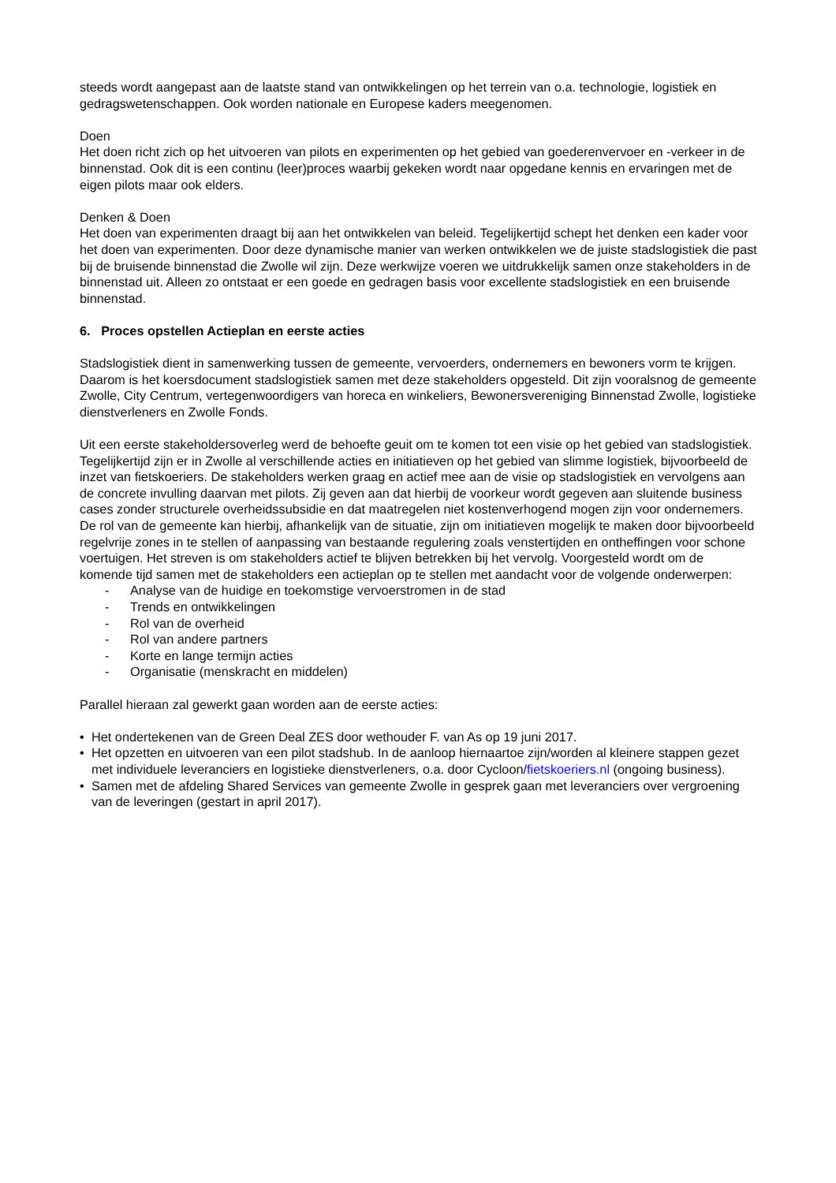steeds wordt aangepast aan de laatste stand van ontwikkelingen op het terrein van o.a. technologie, logistiek en gedragswetenschappen. Ook worden nationale en Europese kaders meegenomen.
Doen
Het doen richt zich op het uitvoeren van pilots en experimenten op het gebied van goederenvervoer en -verkeer in de binnenstad. Ook dit is een continu (leer)proces waarbij gekeken wordt naar opgedane kennis en ervaringen met de eigen pilots maar ook elders.
Denken & Doen
Het doen van experimenten draagt bij aan het ontwikkelen van beleid. Tegelijkertijd schept het denken een kader voor het doen van experimenten. Door deze dynamische manier van werken ontwikkelen we de juiste stadslogistiek die past bij de bruisende binnenstad die Zwolle wil zijn. Deze werkwijze voeren we uitdrukkelijk samen onze stakeholders in de binnenstad uit. Alleen zo ontstaat er een goede en gedragen basis voor excellente stadslogistiek en een bruisende binnenstad.
6. Proces opstellen Actieplan en eerste acties
Stadslogistiek dient in samenwerking tussen de gemeente, vervoerders, ondernemers en bewoners vorm te krijgen. Daarom is het koersdocument stadslogistiek samen met deze stakeholders opgesteld. Dit zijn vooralsnog de gemeente Zwolle, City Centrum, vertegenwoordigers van horeca en winkeliers, Bewonersvereniging Binnenstad Zwolle, logistieke dienstverleners en Zwolle Fonds.
Uit een eerste stakeholdersoverleg werd de behoefte geuit om te komen tot een visie op het gebied van stadslogistiek. Tegelijkertijd zijn er in Zwolle al verschillende acties en initiatieven op het gebied van slimme logistiek, bijvoorbeeld de inzet van fietskoeriers. De stakeholders werken graag en actief mee aan de visie op stadslogistiek en vervolgens aan de concrete invulling daarvan met pilots. Zij geven aan dat hierbij de voorkeur wordt gegeven aan sluitende business cases zonder structurele overheidssubsidie en dat maatregelen niet kostenverhogend mogen zijn voor ondernemers. De rol van de gemeente kan hierbij, afhankelijk van de situatie, zijn om initiatieven mogelijk te maken door bijvoorbeeld regelvrije zones in te stellen of aanpassing van bestaande regulering zoals venstertijden en ontheffingen voor schone voertuigen. Het streven is om stakeholders actief te blijven betrekken bij het vervolg. Voorgesteld wordt om de komende tijd samen met de stakeholders een actieplan op te stellen met aandacht voor de volgende onderwerpen:
- Analyse van de huidige en toekomstige vervoerstromen in de stad
- Trends en ontwikkelingen
- Rol van de overheid
- Rol van andere partners
- Korte en lange termijn acties
- Organisatie (menskracht en middelen)
Parallel hieraan zal gewerkt gaan worden aan de eerste acties:
• Het ondertekenen van de Green Deal ZES door wethouder F. van As op 19 juni 2017.
• Het opzetten en uitvoeren van een pilot stadshub. In de aanloop hiernaartoe zijn/worden al kleinere stappen gezet met individuele leveranciers en logistieke dienstverleners, o.a. door Cycloon/fietskoeriers.nl (ongoing business).
• Samen met de afdeling Shared Services van gemeente Zwolle in gesprek gaan met leveranciers over vergroening van de leveringen (gestart in april 2017).